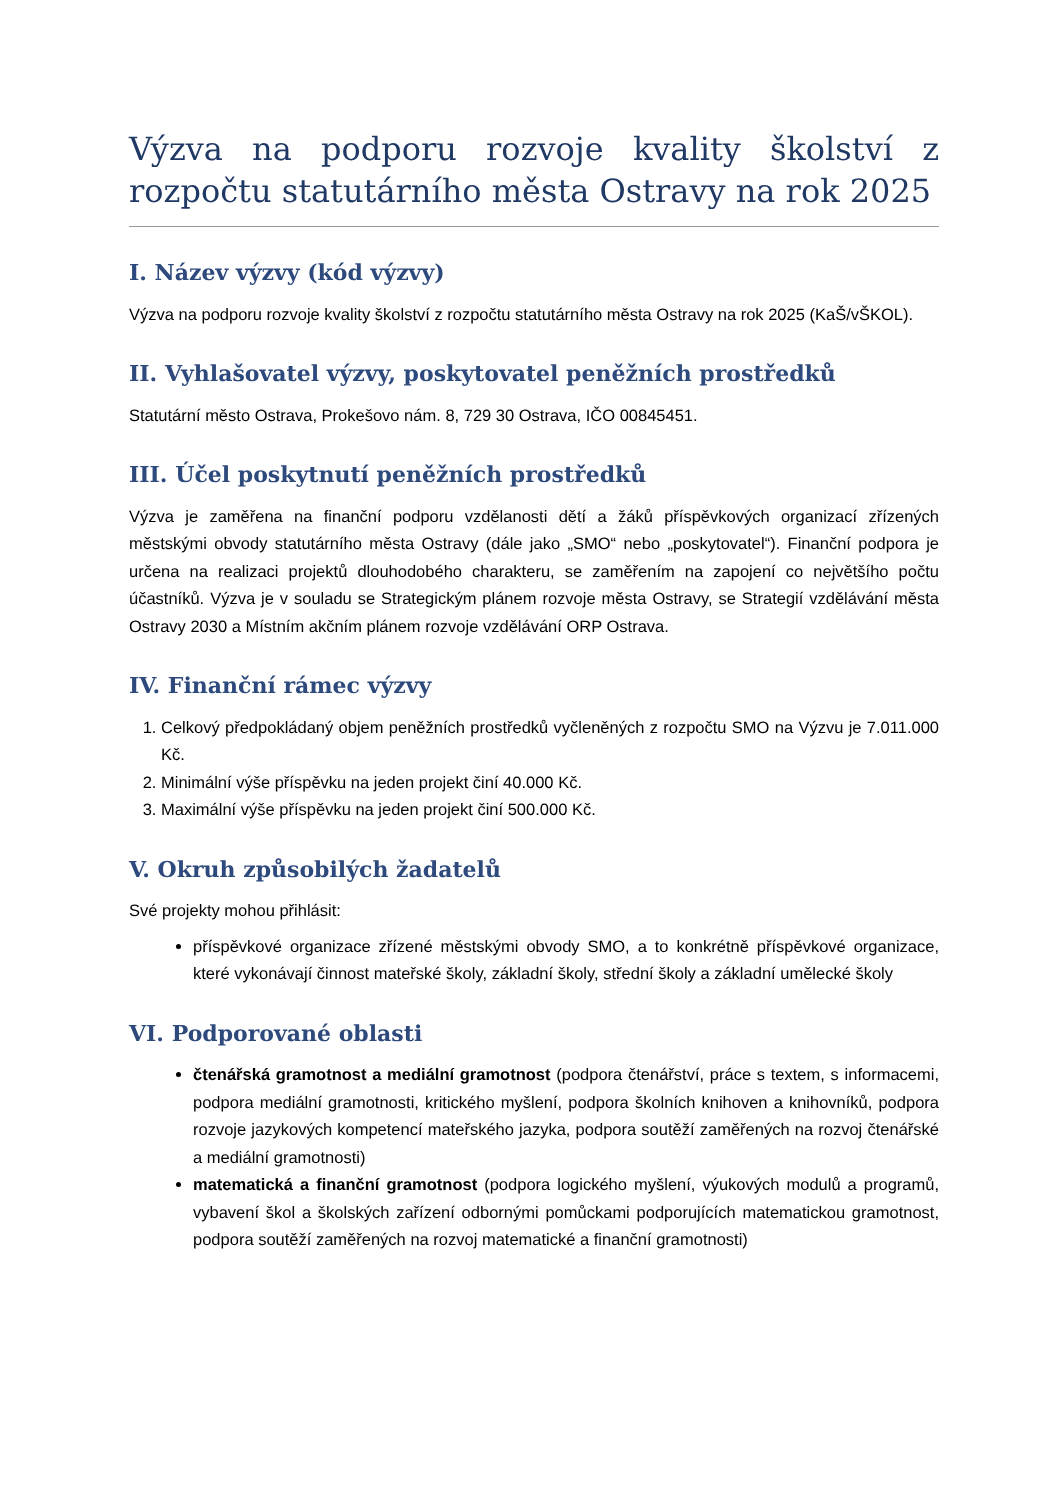Výzva na podporu rozvoje kvality školství z rozpočtu statutárního města Ostravy na rok 2025
I. Název výzvy (kód výzvy)
Výzva na podporu rozvoje kvality školství z rozpočtu statutárního města Ostravy na rok 2025 (KaŠ/vŠKOL).
II. Vyhlašovatel výzvy, poskytovatel peněžních prostředků
Statutární město Ostrava, Prokešovo nám. 8, 729 30 Ostrava, IČO 00845451.
III. Účel poskytnutí peněžních prostředků
Výzva je zaměřena na finanční podporu vzdělanosti dětí a žáků příspěvkových organizací zřízených městskými obvody statutárního města Ostravy (dále jako „SMO“ nebo „poskytovatel“). Finanční podpora je určena na realizaci projektů dlouhodobého charakteru, se zaměřením na zapojení co největšího počtu účastníků. Výzva je v souladu se Strategickým plánem rozvoje města Ostravy, se Strategií vzdělávání města Ostravy 2030 a Místním akčním plánem rozvoje vzdělávání ORP Ostrava.
IV. Finanční rámec výzvy
1. Celkový předpokládaný objem peněžních prostředků vyčleněných z rozpočtu SMO na Výzvu je 7.011.000 Kč.
2. Minimální výše příspěvku na jeden projekt činí 40.000 Kč.
3. Maximální výše příspěvku na jeden projekt činí 500.000 Kč.
V. Okruh způsobilých žadatelů
Své projekty mohou přihlásit:
příspěvkové organizace zřízené městskými obvody SMO, a to konkrétně příspěvkové organizace, které vykonávají činnost mateřské školy, základní školy, střední školy a základní umělecké školy
VI. Podporované oblasti
čtenářská gramotnost a mediální gramotnost (podpora čtenářství, práce s textem, s informacemi, podpora mediální gramotnosti, kritického myšlení, podpora školních knihoven a knihovníků, podpora rozvoje jazykových kompetencí mateřského jazyka, podpora soutěží zaměřených na rozvoj čtenářské a mediální gramotnosti)
matematická a finanční gramotnost (podpora logického myšlení, výukových modulů a programů, vybavení škol a školských zařízení odbornými pomůckami podporujících matematickou gramotnost, podpora soutěží zaměřených na rozvoj matematické a finanční gramotnosti)